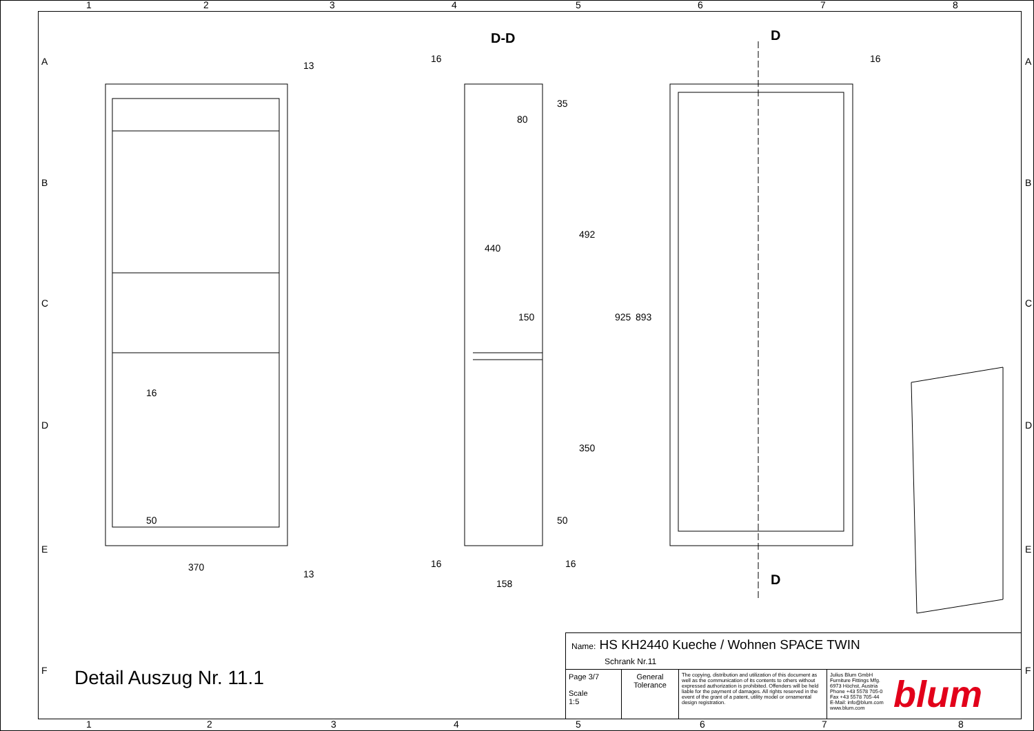1
2
3
4
5
6
7
8
A
B
C
D
E
F
A
B
C
D
E
F
D-D
D
D
370
158
16
16
80
13
13
16
16
35
492
440
150
925
893
350
50
16
50
1
2
3
4
5
6
7
8
Detail Auszug Nr. 11.1
Name: HS KH2440 Kueche / Wohnen SPACE TWIN
Schrank Nr.11
Page 3/7
Scale
1:5
General Tolerance
The copying, distribution and utilization of this document as well as the communication of its contents to others without expressed authorization is prohibited. Offenders will be held liable for the payment of damages. All rights reserved in the event of the grant of a patent, utility model or ornamental design registration.
Julius Blum GmbH
Furniture Fittings Mfg.
6973 Höchst, Austria
Phone +43 5578 705-0
Fax +43 5578 705-44
E-Mail: info@blum.com
www.blum.com
blum